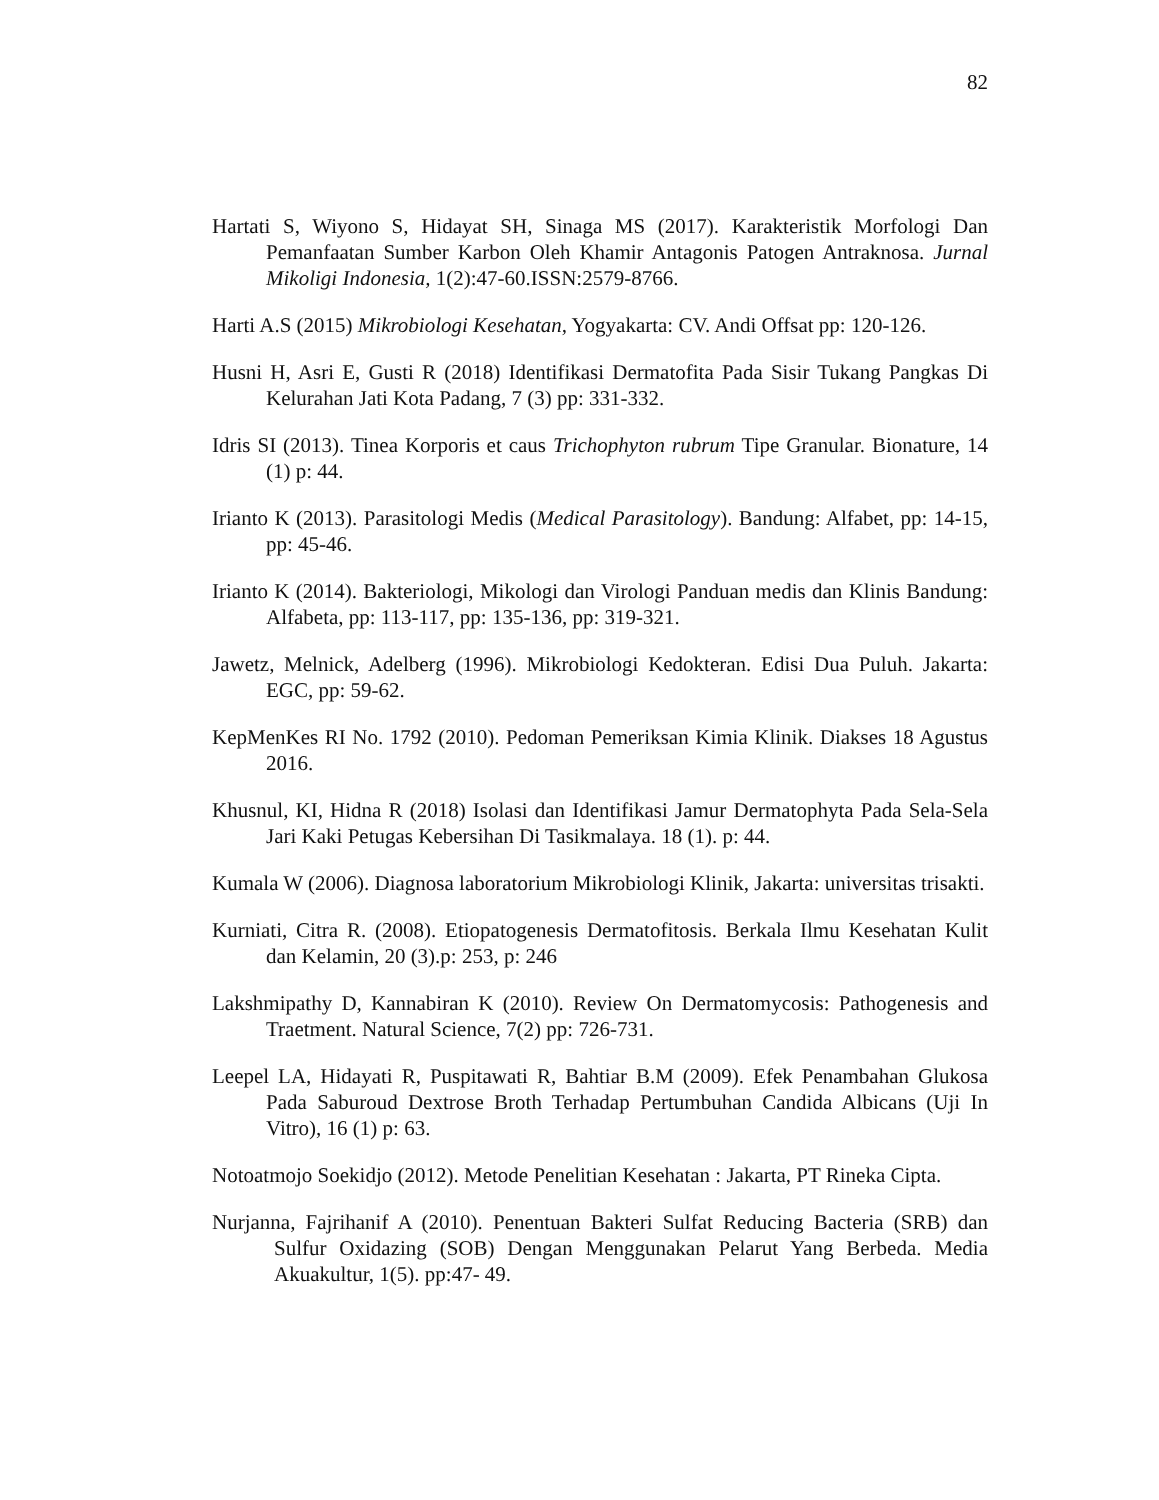82
Hartati S, Wiyono S, Hidayat SH, Sinaga MS (2017). Karakteristik Morfologi Dan Pemanfaatan Sumber Karbon Oleh Khamir Antagonis Patogen Antraknosa. Jurnal Mikoligi Indonesia, 1(2):47-60.ISSN:2579-8766.
Harti A.S (2015) Mikrobiologi Kesehatan, Yogyakarta: CV. Andi Offsat pp: 120-126.
Husni H, Asri E, Gusti R (2018) Identifikasi Dermatofita Pada Sisir Tukang Pangkas Di Kelurahan Jati Kota Padang, 7 (3) pp: 331-332.
Idris SI (2013). Tinea Korporis et caus Trichophyton rubrum Tipe Granular. Bionature, 14 (1) p: 44.
Irianto K (2013). Parasitologi Medis (Medical Parasitology). Bandung: Alfabet, pp: 14-15, pp: 45-46.
Irianto K (2014). Bakteriologi, Mikologi dan Virologi Panduan medis dan Klinis Bandung: Alfabeta, pp: 113-117, pp: 135-136, pp: 319-321.
Jawetz, Melnick, Adelberg (1996). Mikrobiologi Kedokteran. Edisi Dua Puluh. Jakarta: EGC, pp: 59-62.
KepMenKes RI No. 1792 (2010). Pedoman Pemeriksan Kimia Klinik. Diakses 18 Agustus 2016.
Khusnul, KI, Hidna R (2018) Isolasi dan Identifikasi Jamur Dermatophyta Pada Sela-Sela Jari Kaki Petugas Kebersihan Di Tasikmalaya. 18 (1). p: 44.
Kumala W (2006). Diagnosa laboratorium Mikrobiologi Klinik, Jakarta: universitas trisakti.
Kurniati, Citra R. (2008). Etiopatogenesis Dermatofitosis. Berkala Ilmu Kesehatan Kulit dan Kelamin, 20 (3).p: 253, p: 246
Lakshmipathy D, Kannabiran K (2010). Review On Dermatomycosis: Pathogenesis and Traetment. Natural Science, 7(2) pp: 726-731.
Leepel LA, Hidayati R, Puspitawati R, Bahtiar B.M (2009). Efek Penambahan Glukosa Pada Saburoud Dextrose Broth Terhadap Pertumbuhan Candida Albicans (Uji In Vitro), 16 (1) p: 63.
Notoatmojo Soekidjo (2012). Metode Penelitian Kesehatan : Jakarta, PT Rineka Cipta.
Nurjanna, Fajrihanif A (2010). Penentuan Bakteri Sulfat Reducing Bacteria (SRB) dan Sulfur Oxidazing (SOB) Dengan Menggunakan Pelarut Yang Berbeda. Media Akuakultur, 1(5). pp:47- 49.